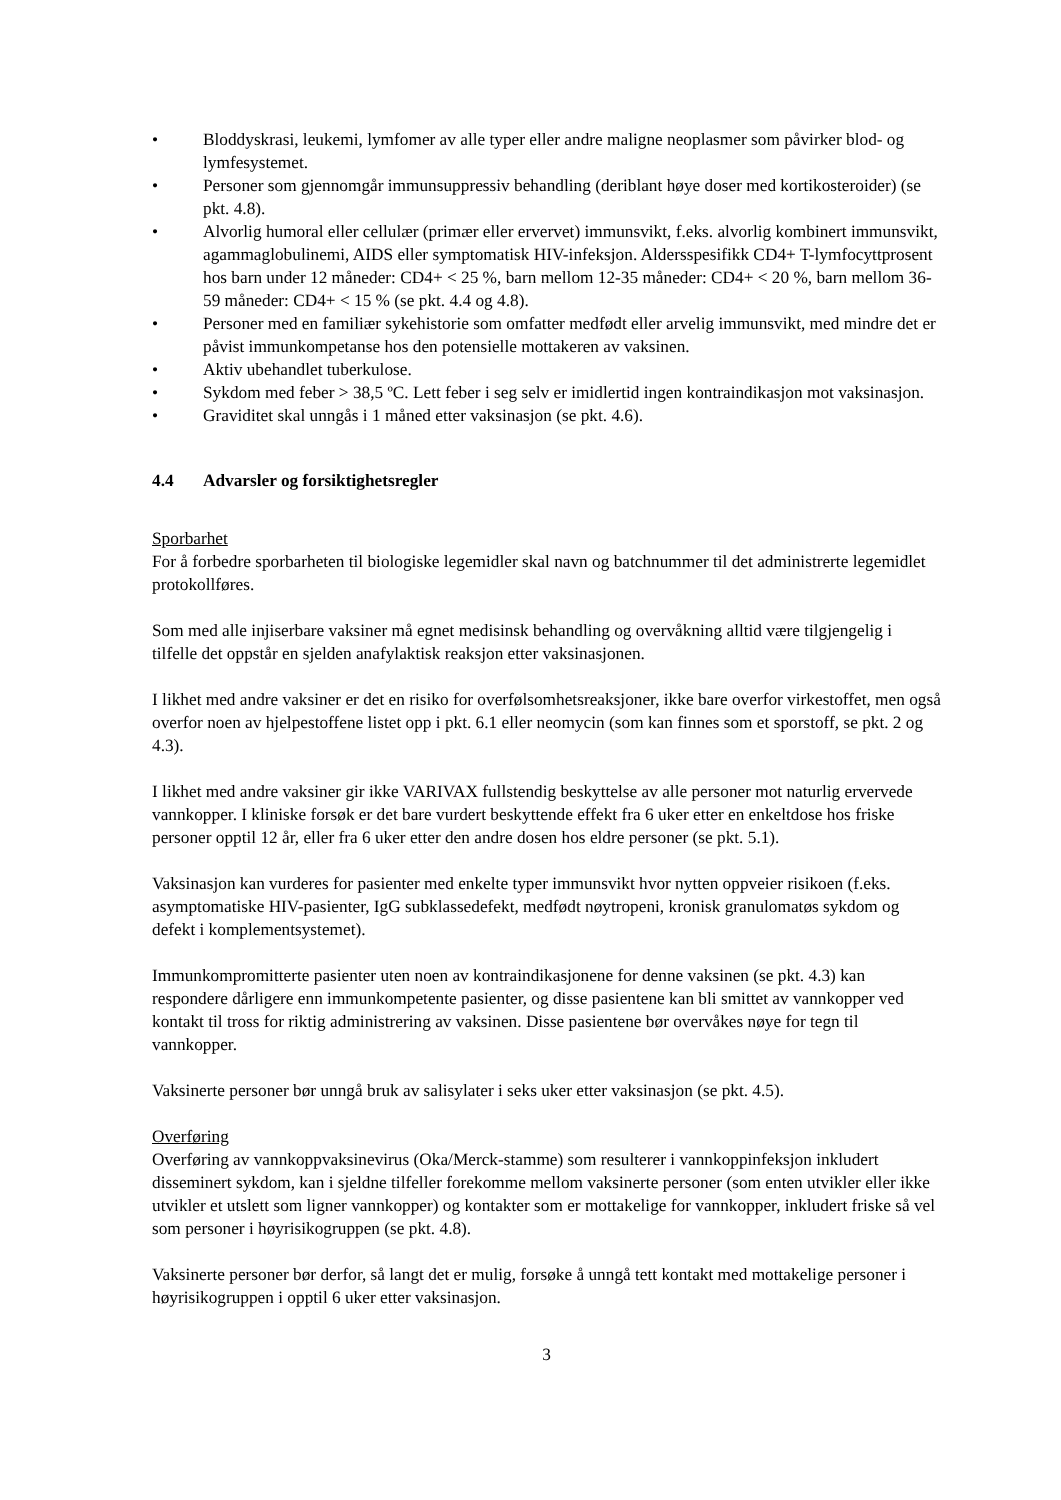• Bloddyskrasi, leukemi, lymfomer av alle typer eller andre maligne neoplasmer som påvirker blod- og lymfesystemet.
• Personer som gjennomgår immunsuppressiv behandling (deriblant høye doser med kortikosteroider) (se pkt. 4.8).
• Alvorlig humoral eller cellulær (primær eller ervervet) immunsvikt, f.eks. alvorlig kombinert immunsvikt, agammaglobulinemi, AIDS eller symptomatisk HIV-infeksjon. Aldersspesifikk CD4+ T-lymfocyttprosent hos barn under 12 måneder: CD4+ < 25 %, barn mellom 12-35 måneder: CD4+ < 20 %, barn mellom 36-59 måneder: CD4+ < 15 % (se pkt. 4.4 og 4.8).
• Personer med en familiær sykehistorie som omfatter medfødt eller arvelig immunsvikt, med mindre det er påvist immunkompetanse hos den potensielle mottakeren av vaksinen.
• Aktiv ubehandlet tuberkulose.
• Sykdom med feber > 38,5 ºC. Lett feber i seg selv er imidlertid ingen kontraindikasjon mot vaksinasjon.
• Graviditet skal unngås i 1 måned etter vaksinasjon (se pkt. 4.6).
4.4 Advarsler og forsiktighetsregler
Sporbarhet
For å forbedre sporbarheten til biologiske legemidler skal navn og batchnummer til det administrerte legemidlet protokollføres.
Som med alle injiserbare vaksiner må egnet medisinsk behandling og overvåkning alltid være tilgjengelig i tilfelle det oppstår en sjelden anafylaktisk reaksjon etter vaksinasjonen.
I likhet med andre vaksiner er det en risiko for overfølsomhetsreaksjoner, ikke bare overfor virkestoffet, men også overfor noen av hjelpestoffene listet opp i pkt. 6.1 eller neomycin (som kan finnes som et sporstoff, se pkt. 2 og 4.3).
I likhet med andre vaksiner gir ikke VARIVAX fullstendig beskyttelse av alle personer mot naturlig ervervede vannkopper. I kliniske forsøk er det bare vurdert beskyttende effekt fra 6 uker etter en enkeltdose hos friske personer opptil 12 år, eller fra 6 uker etter den andre dosen hos eldre personer (se pkt. 5.1).
Vaksinasjon kan vurderes for pasienter med enkelte typer immunsvikt hvor nytten oppveier risikoen (f.eks. asymptomatiske HIV-pasienter, IgG subklassedefekt, medfødt nøytropeni, kronisk granulomatøs sykdom og defekt i komplementsystemet).
Immunkompromitterte pasienter uten noen av kontraindikasjonene for denne vaksinen (se pkt. 4.3) kan respondere dårligere enn immunkompetente pasienter, og disse pasientene kan bli smittet av vannkopper ved kontakt til tross for riktig administrering av vaksinen. Disse pasientene bør overvåkes nøye for tegn til vannkopper.
Vaksinerte personer bør unngå bruk av salisylater i seks uker etter vaksinasjon (se pkt. 4.5).
Overføring
Overføring av vannkoppvaksinevirus (Oka/Merck-stamme) som resulterer i vannkoppinfeksjon inkludert disseminert sykdom, kan i sjeldne tilfeller forekomme mellom vaksinerte personer (som enten utvikler eller ikke utvikler et utslett som ligner vannkopper) og kontakter som er mottakelige for vannkopper, inkludert friske så vel som personer i høyrisikogruppen (se pkt. 4.8).
Vaksinerte personer bør derfor, så langt det er mulig, forsøke å unngå tett kontakt med mottakelige personer i høyrisikogruppen i opptil 6 uker etter vaksinasjon.
3